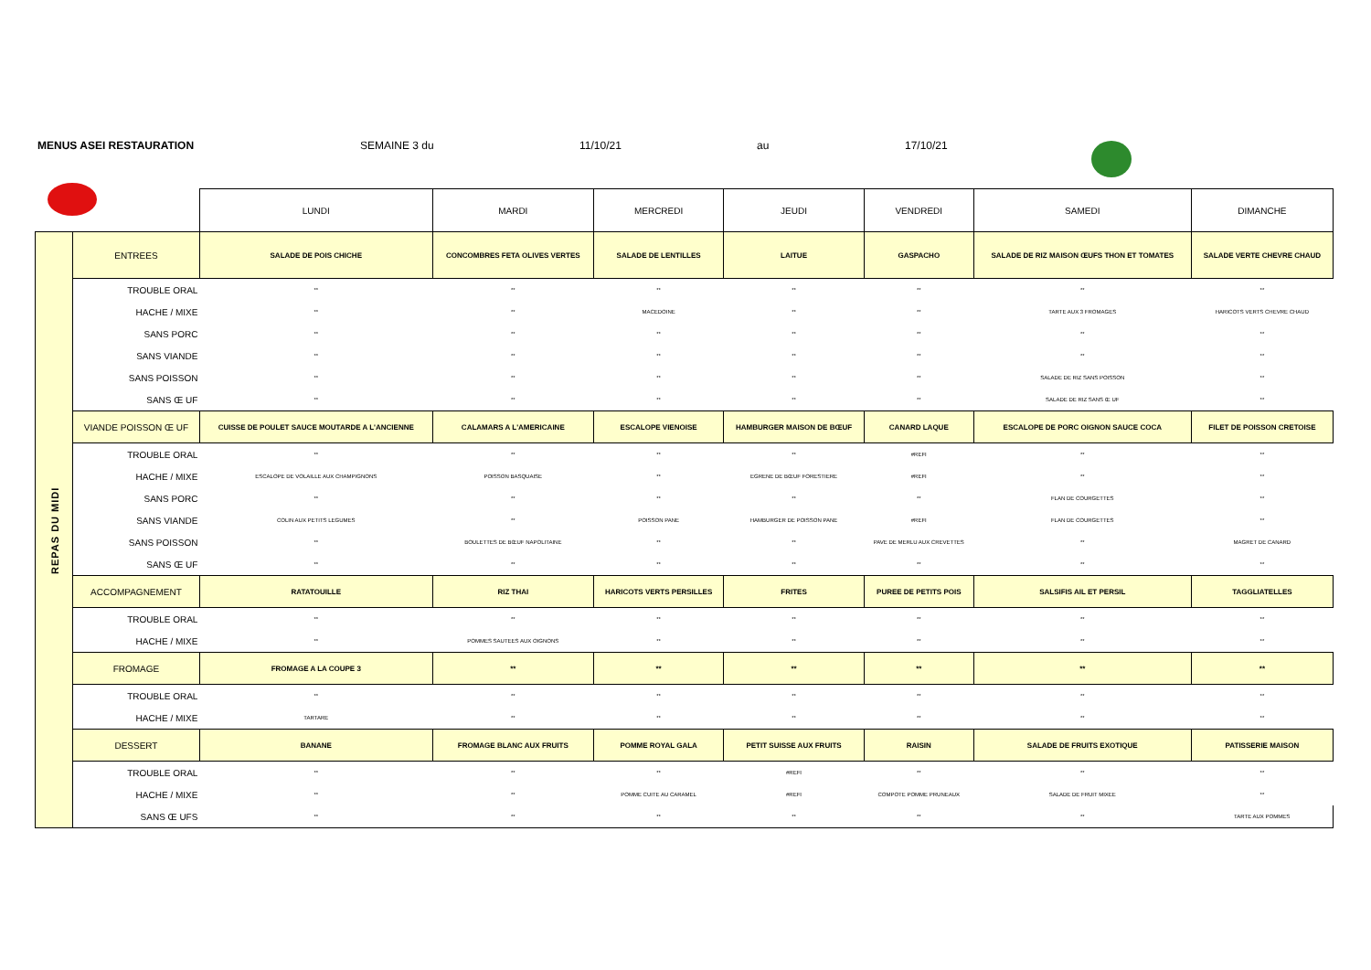MENUS ASEI RESTAURATION SEMAINE 3 du 11/10/21 au 17/10/21
| | | LUNDI | MARDI | MERCREDI | JEUDI | VENDREDI | SAMEDI | DIMANCHE |
| --- | --- | --- | --- | --- | --- | --- | --- | --- |
| REPAS DU MIDI | ENTREES | SALADE DE POIS CHICHE | CONCOMBRES FETA OLIVES VERTES | SALADE DE LENTILLES | LAITUE | GASPACHO | SALADE DE RIZ MAISON ŒUFS THON ET TOMATES | SALADE VERTE CHEVRE CHAUD |
| | TROUBLE ORAL | ** | ** | ** | ** | ** | ** | ** |
| | HACHE / MIXE | ** | ** | MACEDOINE | ** | ** | TARTE AUX 3 FROMAGES | HARICOTS VERTS CHEVRE CHAUD |
| | SANS PORC | ** | ** | ** | ** | ** | ** | ** |
| | SANS VIANDE | ** | ** | ** | ** | ** | ** | ** |
| | SANS POISSON | ** | ** | ** | ** | ** | SALADE DE RIZ SANS POISSON | ** |
| | SANS Œ UF | ** | ** | ** | ** | ** | SALADE DE RIZ SANS Œ UF | ** |
| | VIANDE POISSON Œ UF | CUISSE DE POULET SAUCE MOUTARDE A L'ANCIENNE | CALAMARS A L'AMERICAINE | ESCALOPE VIENOISE | HAMBURGER MAISON DE BŒUF | CANARD LAQUE | ESCALOPE DE PORC OIGNON SAUCE COCA | FILET DE POISSON CRETOISE |
| | TROUBLE ORAL | ** | ** | ** | ** | #REFI | ** | ** |
| | HACHE / MIXE | ESCALOPE DE VOLAILLE AUX CHAMPIGNONS | POISSON BASQUAISE | ** | EGRENE DE BŒUF FORESTIERE | #REFI | ** | ** |
| | SANS PORC | ** | ** | ** | ** | ** | FLAN DE COURGETTES | ** |
| | SANS VIANDE | COLIN AUX PETITS LEGUMES | ** | POISSON PANE | HAMBURGER DE POISSON PANE | #REFI | FLAN DE COURGETTES | ** |
| | SANS POISSON | ** | BOULETTES DE BŒUF NAPOLITAINE | ** | ** | PAVE DE MERLU AUX CREVETTES | ** | MAGRET DE CANARD |
| | SANS Œ UF | ** | ** | ** | ** | ** | ** | ** |
| | ACCOMPAGNEMENT | RATATOUILLE | RIZ THAI | HARICOTS VERTS PERSILLES | FRITES | PUREE DE PETITS POIS | SALSIFIS AIL ET PERSIL | TAGGLIATELLES |
| | TROUBLE ORAL | ** | ** | ** | ** | ** | ** | ** |
| | HACHE / MIXE | ** | POMMES SAUTEES AUX OIGNONS | ** | ** | ** | ** | ** |
| | FROMAGE | FROMAGE A LA COUPE 3 | ** | ** | ** | ** | ** | ** |
| | TROUBLE ORAL | ** | ** | ** | ** | ** | ** | ** |
| | HACHE / MIXE | TARTARE | ** | ** | ** | ** | ** | ** |
| | DESSERT | BANANE | FROMAGE BLANC AUX FRUITS | POMME ROYAL GALA | PETIT SUISSE AUX FRUITS | RAISIN | SALADE DE FRUITS EXOTIQUE | PATISSERIE MAISON |
| | TROUBLE ORAL | ** | ** | ** | #REFI | ** | ** | ** |
| | HACHE / MIXE | ** | ** | POMME CUITE AU CARAMEL | #REFI | COMPOTE POMME PRUNEAUX | SALADE DE FRUIT MIXEE | ** |
| | SANS Œ UFS | ** | ** | ** | ** | ** | ** | TARTE AUX POMMES |